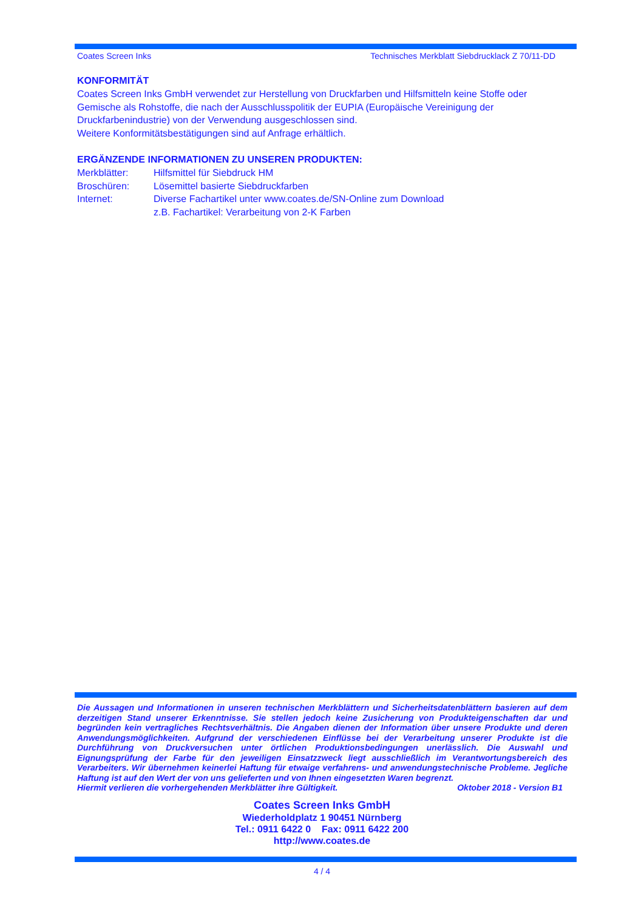Coates Screen Inks Technisches Merkblatt Siebdrucklack Z 70/11-DD
KONFORMITÄT
Coates Screen Inks GmbH verwendet zur Herstellung von Druckfarben und Hilfsmitteln keine Stoffe oder Gemische als Rohstoffe, die nach der Ausschlusspolitik der EUPIA (Europäische Vereinigung der Druckfarbenindustrie) von der Verwendung ausgeschlossen sind.
Weitere Konformitätsbestätigungen sind auf Anfrage erhältlich.
ERGÄNZENDE INFORMATIONEN ZU UNSEREN PRODUKTEN:
Merkblätter: Hilfsmittel für Siebdruck HM
Broschüren: Lösemittel basierte Siebdruckfarben
Internet: Diverse Fachartikel unter www.coates.de/SN-Online zum Download
z.B. Fachartikel: Verarbeitung von 2-K Farben
Die Aussagen und Informationen in unseren technischen Merkblättern und Sicherheitsdatenblättern basieren auf dem derzeitigen Stand unserer Erkenntnisse. Sie stellen jedoch keine Zusicherung von Produkteigenschaften dar und begründen kein vertragliches Rechtsverhältnis. Die Angaben dienen der Information über unsere Produkte und deren Anwendungsmöglichkeiten. Aufgrund der verschiedenen Einflüsse bei der Verarbeitung unserer Produkte ist die Durchführung von Druckversuchen unter örtlichen Produktionsbedingungen unerlässlich. Die Auswahl und Eignungsprüfung der Farbe für den jeweiligen Einsatzzweck liegt ausschließlich im Verantwortungsbereich des Verarbeiters. Wir übernehmen keinerlei Haftung für etwaige verfahrens- und anwendungstechnische Probleme. Jegliche Haftung ist auf den Wert der von uns gelieferten und von Ihnen eingesetzten Waren begrenzt.
Hiermit verlieren die vorhergehenden Merkblätter ihre Gültigkeit. Oktober 2018 - Version B1
Coates Screen Inks GmbH
Wiederholdplatz 1 90451 Nürnberg
Tel.: 0911 6422 0 Fax: 0911 6422 200
http://www.coates.de
4 / 4